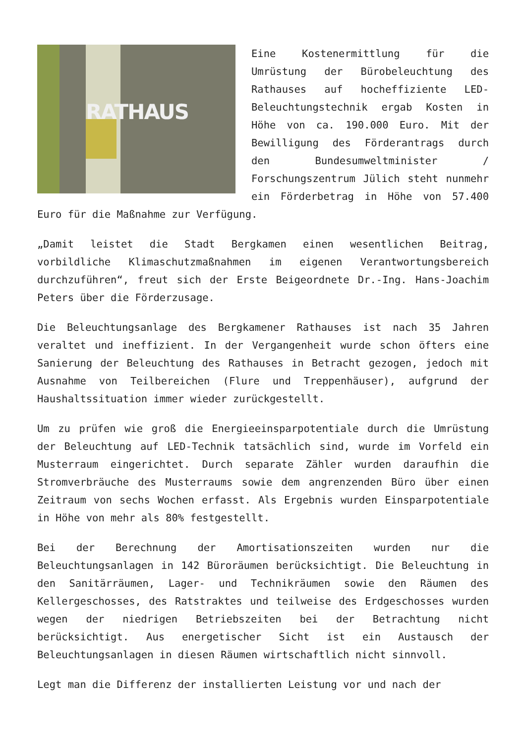RATHAUS Eine Kostenermittlung für die Umrüstung der Bürobeleuchtung des Rathauses auf hocheffiziente LED-Beleuchtungstechnik ergab Kosten in Höhe von ca. 190.000 Euro. Mit der Bewilligung des Förderantrags durch den Bundesumweltminister / Forschungszentrum Jülich steht nunmehr ein Förderbetrag in Höhe von 57.400 Euro für die Maßnahme zur Verfügung.
„Damit leistet die Stadt Bergkamen einen wesentlichen Beitrag, vorbildliche Klimaschutzmaßnahmen im eigenen Verantwortungsbereich durchzuführen“, freut sich der Erste Beigeordnete Dr.-Ing. Hans-Joachim Peters über die Förderzusage.
Die Beleuchtungsanlage des Bergkamener Rathauses ist nach 35 Jahren veraltet und ineffizient. In der Vergangenheit wurde schon öfters eine Sanierung der Beleuchtung des Rathauses in Betracht gezogen, jedoch mit Ausnahme von Teilbereichen (Flure und Treppenhäuser), aufgrund der Haushaltssituation immer wieder zurückgestellt.
Um zu prüfen wie groß die Energieeinsparpotentiale durch die Umrüstung der Beleuchtung auf LED-Technik tatsächlich sind, wurde im Vorfeld ein Musterraum eingerichtet. Durch separate Zähler wurden daraufhin die Stromverbräuche des Musterraums sowie dem angrenzenden Büro über einen Zeitraum von sechs Wochen erfasst. Als Ergebnis wurden Einsparpotentiale in Höhe von mehr als 80% festgestellt.
Bei der Berechnung der Amortisationszeiten wurden nur die Beleuchtungsanlagen in 142 Büroräumen berücksichtigt. Die Beleuchtung in den Sanitärräumen, Lager- und Technikräumen sowie den Räumen des Kellergeschosses, des Ratstraktes und teilweise des Erdgeschosses wurden wegen der niedrigen Betriebszeiten bei der Betrachtung nicht berücksichtigt. Aus energetischer Sicht ist ein Austausch der Beleuchtungsanlagen in diesen Räumen wirtschaftlich nicht sinnvoll.
Legt man die Differenz der installierten Leistung vor und nach der